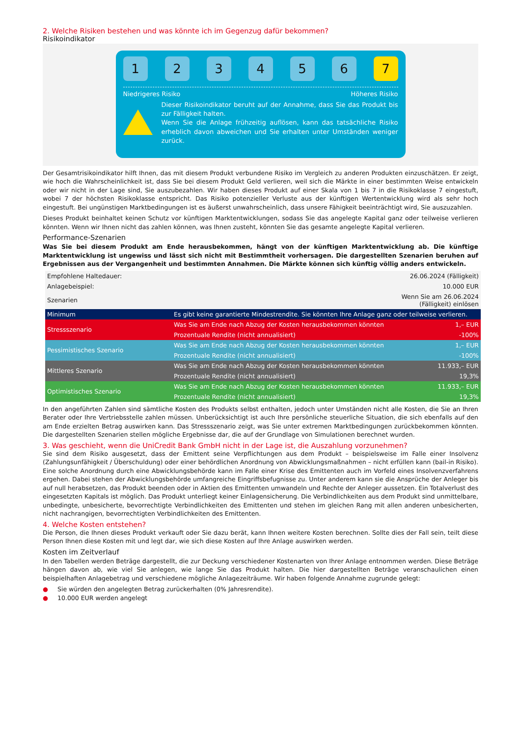2. Welche Risiken bestehen und was könnte ich im Gegenzug dafür bekommen?
Risikoindikator
1 2 3 4 5 6 7
Niedrigeres Risiko Höheres Risiko
Dieser Risikoindikator beruht auf der Annahme, dass Sie das Produkt bis zur Fälligkeit halten.
Wenn Sie die Anlage frühzeitig auflösen, kann das tatsächliche Risiko erheblich davon abweichen und Sie erhalten unter Umständen weniger zurück.
Der Gesamtrisikoindikator hilft Ihnen, das mit diesem Produkt verbundene Risiko im Vergleich zu anderen Produkten einzuschätzen. Er zeigt, wie hoch die Wahrscheinlichkeit ist, dass Sie bei diesem Produkt Geld verlieren, weil sich die Märkte in einer bestimmten Weise entwickeln oder wir nicht in der Lage sind, Sie auszubezahlen. Wir haben dieses Produkt auf einer Skala von 1 bis 7 in die Risikoklasse 7 eingestuft, wobei 7 der höchsten Risikoklasse entspricht. Das Risiko potenzieller Verluste aus der künftigen Wertentwicklung wird als sehr hoch eingestuft. Bei ungünstigen Marktbedingungen ist es äußerst unwahrscheinlich, dass unsere Fähigkeit beeinträchtigt wird, Sie auszuzahlen.
Dieses Produkt beinhaltet keinen Schutz vor künftigen Marktentwicklungen, sodass Sie das angelegte Kapital ganz oder teilweise verlieren könnten. Wenn wir Ihnen nicht das zahlen können, was Ihnen zusteht, könnten Sie das gesamte angelegte Kapital verlieren.
Performance-Szenarien
Was Sie bei diesem Produkt am Ende herausbekommen, hängt von der künftigen Marktentwicklung ab. Die künftige Marktentwicklung ist ungewiss und lässt sich nicht mit Bestimmtheit vorhersagen. Die dargestellten Szenarien beruhen auf Ergebnissen aus der Vergangenheit und bestimmten Annahmen. Die Märkte können sich künftig völlig anders entwickeln.
| Empfohlene Haltedauer: | | 26.06.2024 (Fälligkeit) |
| Anlagebeispiel: | | 10.000 EUR |
| Szenarien | | Wenn Sie am 26.06.2024 (Fälligkeit) einlösen |
| Minimum | Es gibt keine garantierte Mindestrendite. Sie könnten Ihre Anlage ganz oder teilweise verlieren. | |
| Stressszenario | Was Sie am Ende nach Abzug der Kosten herausbekommen könnten | 1,– EUR |
| | Prozentuale Rendite (nicht annualisiert) | -100% |
| Pessimistisches Szenario | Was Sie am Ende nach Abzug der Kosten herausbekommen könnten | 1,– EUR |
| | Prozentuale Rendite (nicht annualisiert) | -100% |
| Mittleres Szenario | Was Sie am Ende nach Abzug der Kosten herausbekommen könnten | 11.933,– EUR |
| | Prozentuale Rendite (nicht annualisiert) | 19,3% |
| Optimistisches Szenario | Was Sie am Ende nach Abzug der Kosten herausbekommen könnten | 11.933,– EUR |
| | Prozentuale Rendite (nicht annualisiert) | 19,3% |
In den angeführten Zahlen sind sämtliche Kosten des Produkts selbst enthalten, jedoch unter Umständen nicht alle Kosten, die Sie an Ihren Berater oder Ihre Vertriebsstelle zahlen müssen. Unberücksichtigt ist auch Ihre persönliche steuerliche Situation, die sich ebenfalls auf den am Ende erzielten Betrag auswirken kann. Das Stressszenario zeigt, was Sie unter extremen Marktbedingungen zurückbekommen könnten. Die dargestellten Szenarien stellen mögliche Ergebnisse dar, die auf der Grundlage von Simulationen berechnet wurden.
3. Was geschieht, wenn die UniCredit Bank GmbH nicht in der Lage ist, die Auszahlung vorzunehmen?
Sie sind dem Risiko ausgesetzt, dass der Emittent seine Verpflichtungen aus dem Produkt – beispielsweise im Falle einer Insolvenz (Zahlungsunfähigkeit / Überschuldung) oder einer behördlichen Anordnung von Abwicklungsmaßnahmen – nicht erfüllen kann (bail-in Risiko). Eine solche Anordnung durch eine Abwicklungsbehörde kann im Falle einer Krise des Emittenten auch im Vorfeld eines Insolvenzverfahrens ergehen. Dabei stehen der Abwicklungsbehörde umfangreiche Eingriffsbefugnisse zu. Unter anderem kann sie die Ansprüche der Anleger bis auf null herabsetzen, das Produkt beenden oder in Aktien des Emittenten umwandeln und Rechte der Anleger aussetzen. Ein Totalverlust des eingesetzten Kapitals ist möglich. Das Produkt unterliegt keiner Einlagensicherung. Die Verbindlichkeiten aus dem Produkt sind unmittelbare, unbedingte, unbesicherte, bevorrechtigte Verbindlichkeiten des Emittenten und stehen im gleichen Rang mit allen anderen unbesicherten, nicht nachrangigen, bevorrechtigten Verbindlichkeiten des Emittenten.
4. Welche Kosten entstehen?
Die Person, die Ihnen dieses Produkt verkauft oder Sie dazu berät, kann Ihnen weitere Kosten berechnen. Sollte dies der Fall sein, teilt diese Person Ihnen diese Kosten mit und legt dar, wie sich diese Kosten auf Ihre Anlage auswirken werden.
Kosten im Zeitverlauf
In den Tabellen werden Beträge dargestellt, die zur Deckung verschiedener Kostenarten von Ihrer Anlage entnommen werden. Diese Beträge hängen davon ab, wie viel Sie anlegen, wie lange Sie das Produkt halten. Die hier dargestellten Beträge veranschaulichen einen beispielhaften Anlagebetrag und verschiedene mögliche Anlagezeiträume. Wir haben folgende Annahme zugrunde gelegt:
● Sie würden den angelegten Betrag zurückerhalten (0% Jahresrendite).
● 10.000 EUR werden angelegt